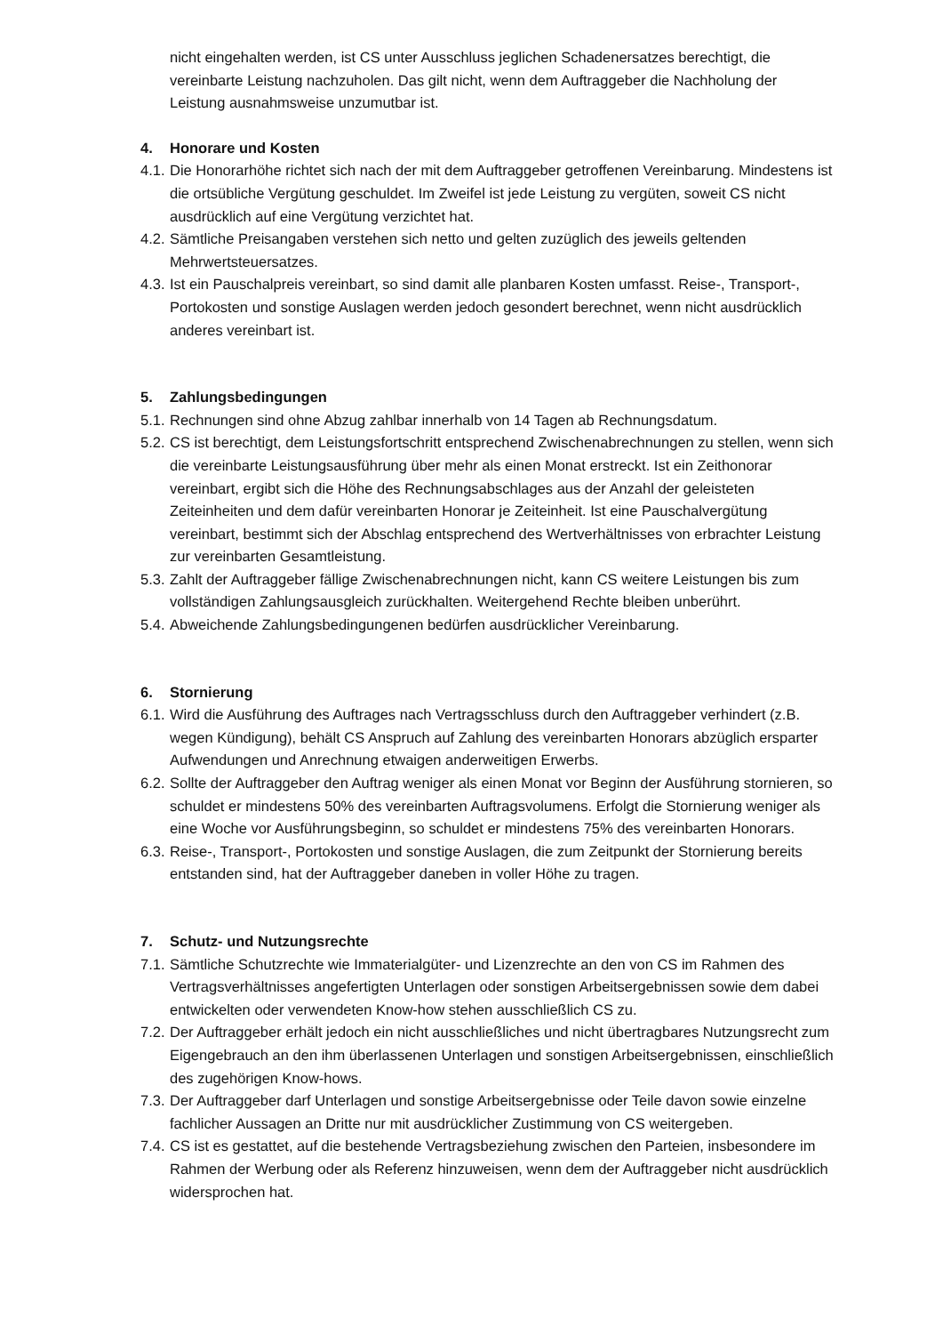nicht eingehalten werden, ist CS unter Ausschluss jeglichen Schadenersatzes berechtigt, die vereinbarte Leistung nachzuholen. Das gilt nicht, wenn dem Auftraggeber die Nachholung der Leistung ausnahmsweise unzumutbar ist.
4. Honorare und Kosten
4.1.
Die Honorarhöhe richtet sich nach der mit dem Auftraggeber getroffenen Vereinbarung. Mindestens ist die ortsübliche Vergütung geschuldet. Im Zweifel ist jede Leistung zu vergüten, soweit CS nicht ausdrücklich auf eine Vergütung verzichtet hat.
4.2.
Sämtliche Preisangaben verstehen sich netto und gelten zuzüglich des jeweils geltenden Mehrwertsteuersatzes.
4.3.
Ist ein Pauschalpreis vereinbart, so sind damit alle planbaren Kosten umfasst. Reise-, Transport-, Portokosten und sonstige Auslagen werden jedoch gesondert berechnet, wenn nicht ausdrücklich anderes vereinbart ist.
5. Zahlungsbedingungen
5.1.
Rechnungen sind ohne Abzug zahlbar innerhalb von 14 Tagen ab Rechnungsdatum.
5.2.
CS ist berechtigt, dem Leistungsfortschritt entsprechend Zwischenabrechnungen zu stellen, wenn sich die vereinbarte Leistungsausführung über mehr als einen Monat erstreckt. Ist ein Zeithonorar vereinbart, ergibt sich die Höhe des Rechnungsabschlages aus der Anzahl der geleisteten Zeiteinheiten und dem dafür vereinbarten Honorar je Zeiteinheit. Ist eine Pauschalvergütung vereinbart, bestimmt sich der Abschlag entsprechend des Wertverhältnisses von erbrachter Leistung zur vereinbarten Gesamtleistung.
5.3.
Zahlt der Auftraggeber fällige Zwischenabrechnungen nicht, kann CS weitere Leistungen bis zum vollständigen Zahlungsausgleich zurückhalten. Weitergehend Rechte bleiben unberührt.
5.4.
Abweichende Zahlungsbedingungenen bedürfen ausdrücklicher Vereinbarung.
6. Stornierung
6.1.
Wird die Ausführung des Auftrages nach Vertragsschluss durch den Auftraggeber verhindert (z.B. wegen Kündigung), behält CS Anspruch auf Zahlung des vereinbarten Honorars abzüglich ersparter Aufwendungen und Anrechnung etwaigen anderweitigen Erwerbs.
6.2.
Sollte der Auftraggeber den Auftrag weniger als einen Monat vor Beginn der Ausführung stornieren, so schuldet er mindestens 50% des vereinbarten Auftragsvolumens. Erfolgt die Stornierung weniger als eine Woche vor Ausführungsbeginn, so schuldet er mindestens 75% des vereinbarten Honorars.
6.3.
Reise-, Transport-, Portokosten und sonstige Auslagen, die zum Zeitpunkt der Stornierung bereits entstanden sind, hat der Auftraggeber daneben in voller Höhe zu tragen.
7. Schutz- und Nutzungsrechte
7.1.
Sämtliche Schutzrechte wie Immaterialgüter- und Lizenzrechte an den von CS im Rahmen des Vertragsverhältnisses angefertigten Unterlagen oder sonstigen Arbeitsergebnissen sowie dem dabei entwickelten oder verwendeten Know-how stehen ausschließlich CS zu.
7.2.
Der Auftraggeber erhält jedoch ein nicht ausschließliches und nicht übertragbares Nutzungsrecht zum Eigengebrauch an den ihm überlassenen Unterlagen und sonstigen Arbeitsergebnissen, einschließlich des zugehörigen Know-hows.
7.3.
Der Auftraggeber darf Unterlagen und sonstige Arbeitsergebnisse oder Teile davon sowie einzelne fachlicher Aussagen an Dritte nur mit ausdrücklicher Zustimmung von CS weitergeben.
7.4.
CS ist es gestattet, auf die bestehende Vertragsbeziehung zwischen den Parteien, insbesondere im Rahmen der Werbung oder als Referenz hinzuweisen, wenn dem der Auftraggeber nicht ausdrücklich widersprochen hat.